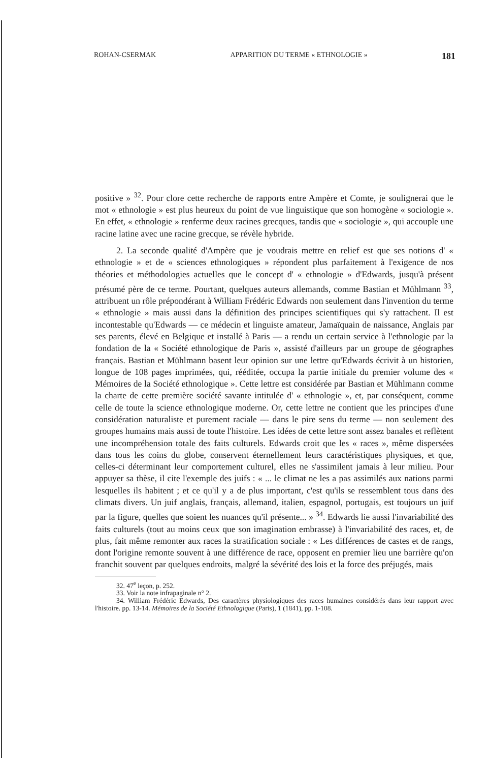ROHAN-CSERMAK APPARITION DU TERME « ETHNOLOGIE » 181
positive » <sup>32</sup>. Pour clore cette recherche de rapports entre Ampère et Comte, je soulignerai que le mot « ethnologie » est plus heureux du point de vue linguistique que son homogène « sociologie ». En effet, « ethnologie » renferme deux racines grecques, tandis que « sociologie », qui accouple une racine latine avec une racine grecque, se révèle hybride.
2. La seconde qualité d'Ampère que je voudrais mettre en relief est que ses notions d' « ethnologie » et de « sciences ethnologiques » répondent plus parfaitement à l'exigence de nos théories et méthodologies actuelles que le concept d' « ethnologie » d'Edwards, jusqu'à présent présumé père de ce terme. Pourtant, quelques auteurs allemands, comme Bastian et Mühlmann <sup>33</sup>, attribuent un rôle prépondérant à William Frédéric Edwards non seulement dans l'invention du terme « ethnologie » mais aussi dans la définition des principes scientifiques qui s'y rattachent. Il est incontestable qu'Edwards — ce médecin et linguiste amateur, Jamaïquain de naissance, Anglais par ses parents, élevé en Belgique et installé à Paris — a rendu un certain service à l'ethnologie par la fondation de la « Société ethnologique de Paris », assisté d'ailleurs par un groupe de géographes français. Bastian et Mühlmann basent leur opinion sur une lettre qu'Edwards écrivit à un historien, longue de 108 pages imprimées, qui, rééditée, occupa la partie initiale du premier volume des « Mémoires de la Société ethnologique ». Cette lettre est considérée par Bastian et Mühlmann comme la charte de cette première société savante intitulée d' « ethnologie », et, par conséquent, comme celle de toute la science ethnologique moderne. Or, cette lettre ne contient que les principes d'une considération naturaliste et purement raciale — dans le pire sens du terme — non seulement des groupes humains mais aussi de toute l'histoire. Les idées de cette lettre sont assez banales et reflètent une incompréhension totale des faits culturels. Edwards croit que les « races », même dispersées dans tous les coins du globe, conservent éternellement leurs caractéristiques physiques, et que, celles-ci déterminant leur comportement culturel, elles ne s'assimilent jamais à leur milieu. Pour appuyer sa thèse, il cite l'exemple des juifs : « ... le climat ne les a pas assimilés aux nations parmi lesquelles ils habitent ; et ce qu'il y a de plus important, c'est qu'ils se ressemblent tous dans des climats divers. Un juif anglais, français, allemand, italien, espagnol, portugais, est toujours un juif par la figure, quelles que soient les nuances qu'il présente... » <sup>34</sup>. Edwards lie aussi l'invariabilité des faits culturels (tout au moins ceux que son imagination embrasse) à l'invariabilité des races, et, de plus, fait même remonter aux races la stratification sociale : « Les différences de castes et de rangs, dont l'origine remonte souvent à une différence de race, opposent en premier lieu une barrière qu'on franchit souvent par quelques endroits, malgré la sévérité des lois et la force des préjugés, mais
32. 47<sup>e</sup> leçon, p. 252.
33. Voir la note infrapaginale n° 2.
34. William Frédéric Edwards, Des caractères physiologiques des races humaines considérés dans leur rapport avec l'histoire. pp. 13-14. Mémoires de la Société Ethnologique (Paris), 1 (1841), pp. 1-108.